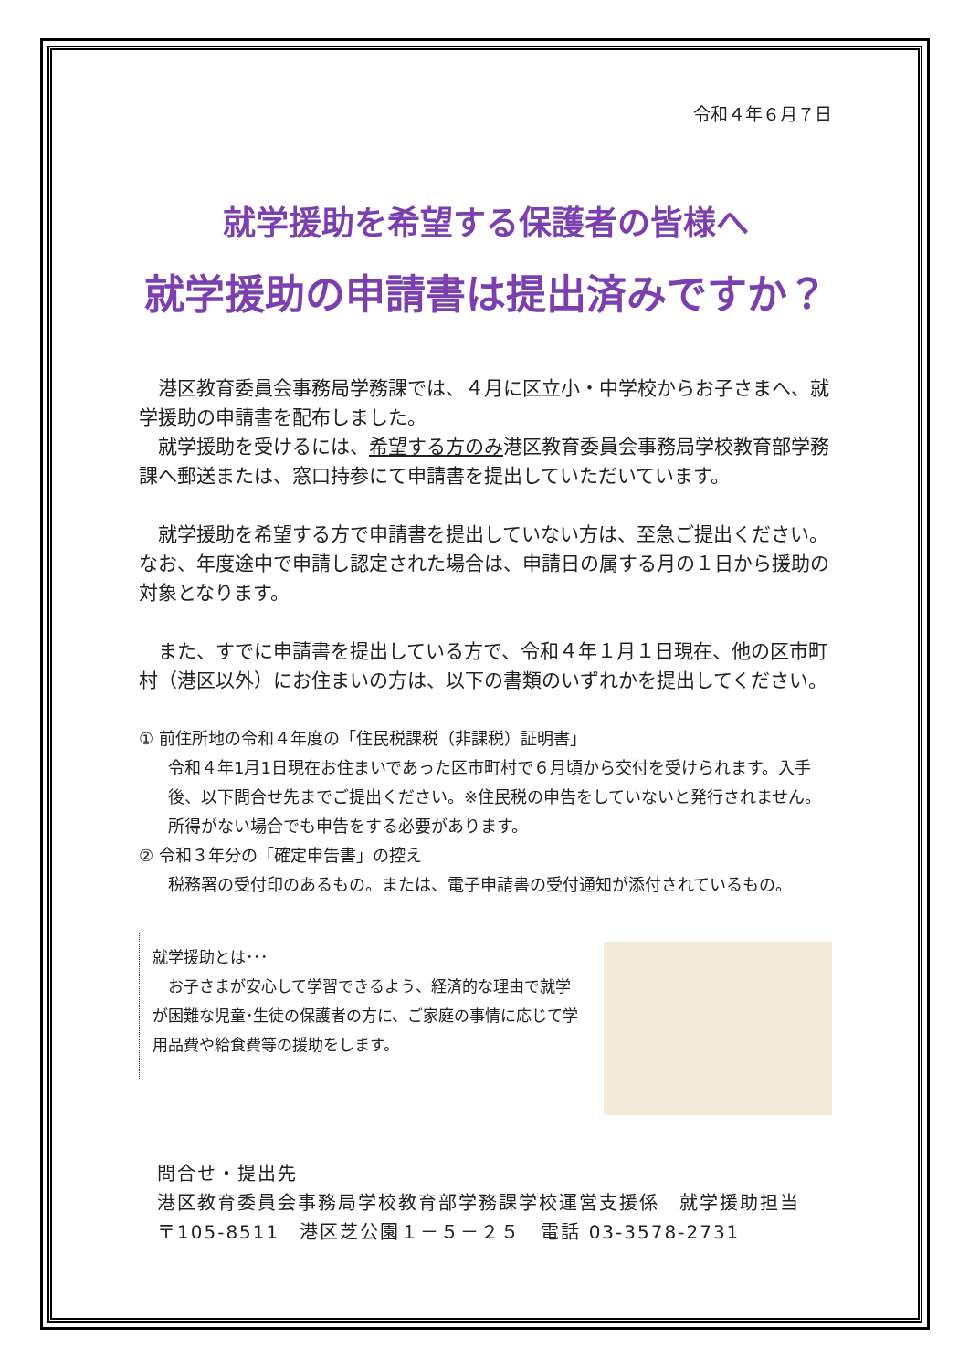令和４年６月７日
就学援助を希望する保護者の皆様へ
就学援助の申請書は提出済みですか？
　港区教育委員会事務局学務課では、４月に区立小・中学校からお子さまへ、就学援助の申請書を配布しました。
　就学援助を受けるには、希望する方のみ港区教育委員会事務局学校教育部学務課へ郵送または、窓口持参にて申請書を提出していただいています。
　就学援助を希望する方で申請書を提出していない方は、至急ご提出ください。なお、年度途中で申請し認定された場合は、申請日の属する月の１日から援助の対象となります。
　また、すでに申請書を提出している方で、令和４年１月１日現在、他の区市町村（港区以外）にお住まいの方は、以下の書類のいずれかを提出してください。
① 前住所地の令和４年度の「住民税課税（非課税）証明書」
令和４年1月1日現在お住まいであった区市町村で６月頃から交付を受けられます。入手後、以下問合せ先までご提出ください。※住民税の申告をしていないと発行されません。所得がない場合でも申告をする必要があります。
② 令和３年分の「確定申告書」の控え
税務署の受付印のあるもの。または、電子申請書の受付通知が添付されているもの。
就学援助とは･･･
　お子さまが安心して学習できるよう、経済的な理由で就学が困難な児童･生徒の保護者の方に、ご家庭の事情に応じて学用品費や給食費等の援助をします。
問合せ・提出先
港区教育委員会事務局学校教育部学務課学校運営支援係　就学援助担当
〒105-8511　港区芝公園１－５－２５　電話 03-3578-2731